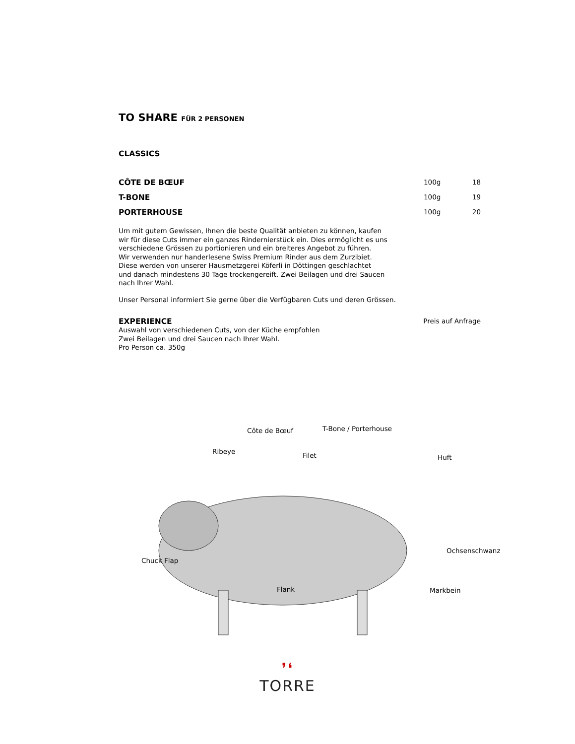TO SHARE FÜR 2 PERSONEN
CLASSICS
CÔTE DE BŒUF 100g 18
T-BONE 100g 19
PORTERHOUSE 100g 20
Um mit gutem Gewissen, Ihnen die beste Qualität anbieten zu können, kaufen
wir für diese Cuts immer ein ganzes Rindernierstück ein. Dies ermöglicht es uns
verschiedene Grössen zu portionieren und ein breiteres Angebot zu führen.
Wir verwenden nur handerlesene Swiss Premium Rinder aus dem Zurzibiet.
Diese werden von unserer Hausmetzgerei Köferli in Döttingen geschlachtet
und danach mindestens 30 Tage trockengereift. Zwei Beilagen und drei Saucen
nach Ihrer Wahl.
Unser Personal informiert Sie gerne über die Verfügbaren Cuts und deren Grössen.
EXPERIENCE Preis auf Anfrage
Auswahl von verschiedenen Cuts, von der Küche empfohlen
Zwei Beilagen und drei Saucen nach Ihrer Wahl.
Pro Person ca. 350g
Côte de Bœuf T-Bone / Porterhouse
Ribeye Filet Huft
Ochsenschwanz
Chuck Flap
Flank Markbein
❜❛
TORRE